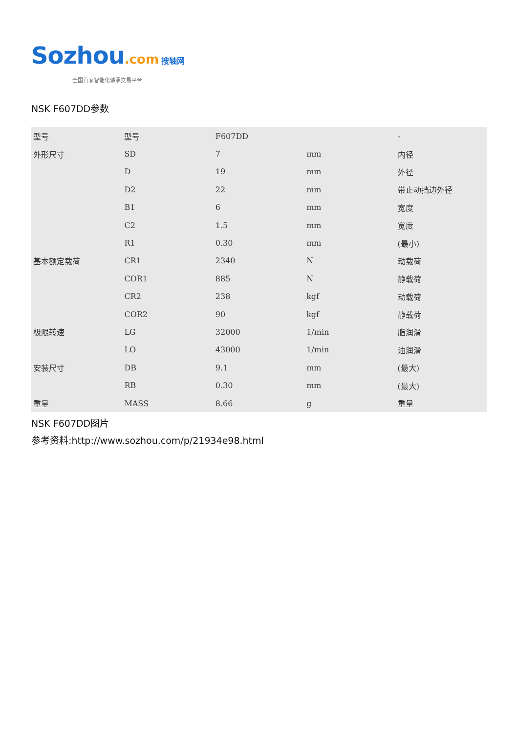Sozhou.com 搜轴网
全国首家智能化轴承交易平台
NSK F607DD参数
| 型号 | 型号 | F607DD | | - |
| 外形尺寸 | SD | 7 | mm | 内径 |
| | D | 19 | mm | 外径 |
| | D2 | 22 | mm | 带止动挡边外径 |
| | B1 | 6 | mm | 宽度 |
| | C2 | 1.5 | mm | 宽度 |
| | R1 | 0.30 | mm | (最小) |
| 基本额定载荷 | CR1 | 2340 | N | 动载荷 |
| | COR1 | 885 | N | 静载荷 |
| | CR2 | 238 | kgf | 动载荷 |
| | COR2 | 90 | kgf | 静载荷 |
| 极限转速 | LG | 32000 | 1/min | 脂润滑 |
| | LO | 43000 | 1/min | 油润滑 |
| 安装尺寸 | DB | 9.1 | mm | (最大) |
| | RB | 0.30 | mm | (最大) |
| 重量 | MASS | 8.66 | g | 重量 |
NSK F607DD图片
参考资料:http://www.sozhou.com/p/21934e98.html